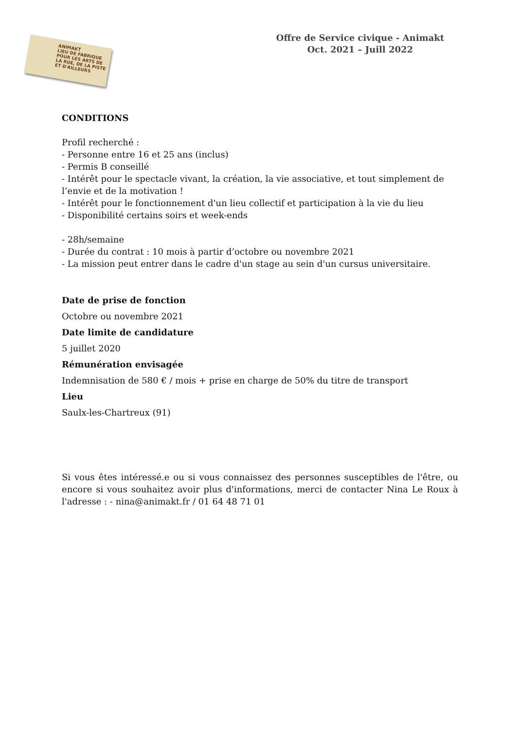ANIMAKT
LIEU DE FABRIQUE POUR LES ARTS DE LA RUE, DE LA PISTE ET D'AILLEURS
Offre de Service civique - Animakt
Oct. 2021 – Juill 2022
CONDITIONS
Profil recherché :
- Personne entre 16 et 25 ans (inclus)
- Permis B conseillé
- Intérêt pour le spectacle vivant, la création, la vie associative, et tout simplement de l’envie et de la motivation !
- Intérêt pour le fonctionnement d'un lieu collectif et participation à la vie du lieu
- Disponibilité certains soirs et week-ends
- 28h/semaine
- Durée du contrat : 10 mois à partir d’octobre ou novembre 2021
- La mission peut entrer dans le cadre d'un stage au sein d'un cursus universitaire.
Date de prise de fonction
Octobre ou novembre 2021
Date limite de candidature
5 juillet 2020
Rémunération envisagée
Indemnisation de 580 € / mois + prise en charge de 50% du titre de transport
Lieu
Saulx-les-Chartreux (91)
Si vous êtes intéressé.e ou si vous connaissez des personnes susceptibles de l'être, ou encore si vous souhaitez avoir plus d'informations, merci de contacter Nina Le Roux à l'adresse : - nina@animakt.fr / 01 64 48 71 01